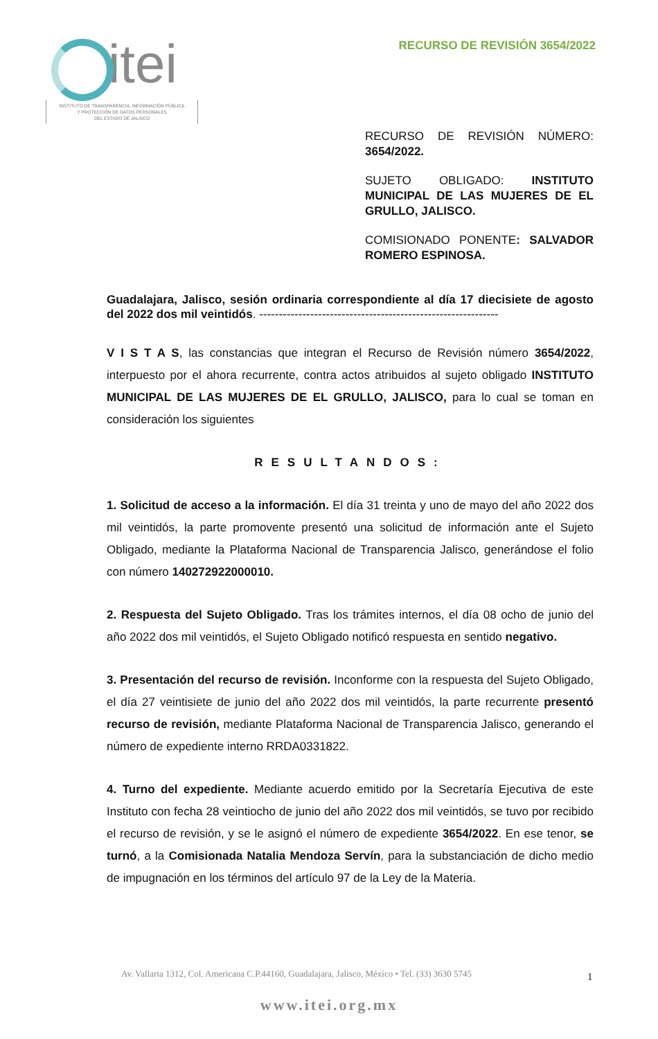itei
INSTITUTO DE TRANSPARENCIA, INFORMACIÓN PÚBLICA
Y PROTECCIÓN DE DATOS PERSONALES
DEL ESTADO DE JALISCO
RECURSO DE REVISIÓN 3654/2022
RECURSO DE REVISIÓN NÚMERO: 3654/2022.
SUJETO OBLIGADO: INSTITUTO MUNICIPAL DE LAS MUJERES DE EL GRULLO, JALISCO.
COMISIONADO PONENTE: SALVADOR ROMERO ESPINOSA.
Guadalajara, Jalisco, sesión ordinaria correspondiente al día 17 diecisiete de agosto del 2022 dos mil veintidós. -------------------------------------------------------------
V I S T A S, las constancias que integran el Recurso de Revisión número 3654/2022, interpuesto por el ahora recurrente, contra actos atribuidos al sujeto obligado INSTITUTO MUNICIPAL DE LAS MUJERES DE EL GRULLO, JALISCO, para lo cual se toman en consideración los siguientes
RESULTANDOS:
1. Solicitud de acceso a la información. El día 31 treinta y uno de mayo del año 2022 dos mil veintidós, la parte promovente presentó una solicitud de información ante el Sujeto Obligado, mediante la Plataforma Nacional de Transparencia Jalisco, generándose el folio con número 140272922000010.
2. Respuesta del Sujeto Obligado. Tras los trámites internos, el día 08 ocho de junio del año 2022 dos mil veintidós, el Sujeto Obligado notificó respuesta en sentido negativo.
3. Presentación del recurso de revisión. Inconforme con la respuesta del Sujeto Obligado, el día 27 veintisiete de junio del año 2022 dos mil veintidós, la parte recurrente presentó recurso de revisión, mediante Plataforma Nacional de Transparencia Jalisco, generando el número de expediente interno RRDA0331822.
4. Turno del expediente. Mediante acuerdo emitido por la Secretaría Ejecutiva de este Instituto con fecha 28 veintiocho de junio del año 2022 dos mil veintidós, se tuvo por recibido el recurso de revisión, y se le asignó el número de expediente 3654/2022. En ese tenor, se turnó, a la Comisionada Natalia Mendoza Servín, para la substanciación de dicho medio de impugnación en los términos del artículo 97 de la Ley de la Materia.
Av. Vallarta 1312, Col. Americana C.P.44160, Guadalajara, Jalisco, México • Tel. (33) 3630 5745
1
www.itei.org.mx